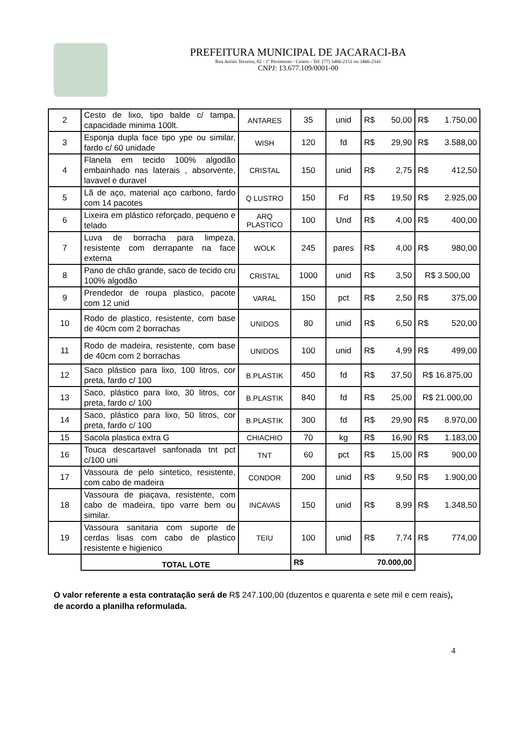PREFEITURA MUNICIPAL DE JACARACI-BA
Rua Anísio Teixeira, 02 - 1º Pavimento - Centro - Tel: (77) 3466-2151 ou 3466-2341
CNPJ: 13.677.109/0001-00
| 2 | Cesto de lixo, tipo balde c/ tampa, capacidade minima 100lt. | ANTARES | 35 | unid | R$ 50,00 | R$ 1.750,00 |
| 3 | Esponja dupla face tipo ype ou similar, fardo c/ 60 unidade | WISH | 120 | fd | R$ 29,90 | R$ 3.588,00 |
| 4 | Flanela em tecido 100% algodão embainhado nas laterais , absorvente, lavavel e duravel | CRISTAL | 150 | unid | R$ 2,75 | R$ 412,50 |
| 5 | Lã de aço, material aço carbono, fardo com 14 pacotes | Q LUSTRO | 150 | Fd | R$ 19,50 | R$ 2.925,00 |
| 6 | Lixeira em plástico reforçado, pequeno e telado | ARQ PLASTICO | 100 | Und | R$ 4,00 | R$ 400,00 |
| 7 | Luva de borracha para limpeza, resistente com derrapante na face externa | WOLK | 245 | pares | R$ 4,00 | R$ 980,00 |
| 8 | Pano de chão grande, saco de tecido cru 100% algodão | CRISTAL | 1000 | unid | R$ 3,50 | R$ 3.500,00 |
| 9 | Prendedor de roupa plastico, pacote com 12 unid | VARAL | 150 | pct | R$ 2,50 | R$ 375,00 |
| 10 | Rodo de plastico, resistente, com base de 40cm com 2 borrachas | UNIDOS | 80 | unid | R$ 6,50 | R$ 520,00 |
| 11 | Rodo de madeira, resistente, com base de 40cm com 2 borrachas | UNIDOS | 100 | unid | R$ 4,99 | R$ 499,00 |
| 12 | Saco plástico para lixo, 100 litros, cor preta, fardo c/ 100 | B.PLASTIK | 450 | fd | R$ 37,50 | R$ 16.875,00 |
| 13 | Saco, plástico para lixo, 30 litros, cor preta, fardo c/ 100 | B.PLASTIK | 840 | fd | R$ 25,00 | R$ 21.000,00 |
| 14 | Saco, plástico para lixo, 50 litros, cor preta, fardo c/ 100 | B.PLASTIK | 300 | fd | R$ 29,90 | R$ 8.970,00 |
| 15 | Sacola plastica extra G | CHIACHIO | 70 | kg | R$ 16,90 | R$ 1.183,00 |
| 16 | Touca descartavel sanfonada tnt pct c/100 uni | TNT | 60 | pct | R$ 15,00 | R$ 900,00 |
| 17 | Vassoura de pelo sintetico, resistente, com cabo de madeira | CONDOR | 200 | unid | R$ 9,50 | R$ 1.900,00 |
| 18 | Vassoura de piaçava, resistente, com cabo de madeira, tipo varre bem ou similar. | INCAVAS | 150 | unid | R$ 8,99 | R$ 1.348,50 |
| 19 | Vassoura sanitaria com suporte de cerdas lisas com cabo de plastico resistente e higienico | TEIU | 100 | unid | R$ 7,74 | R$ 774,00 |
| | TOTAL LOTE | | R$ 70.000,00 | | | |
O valor referente a esta contratação será de R$ 247.100,00 (duzentos e quarenta e sete mil e cem reais), de acordo a planilha reformulada.
4